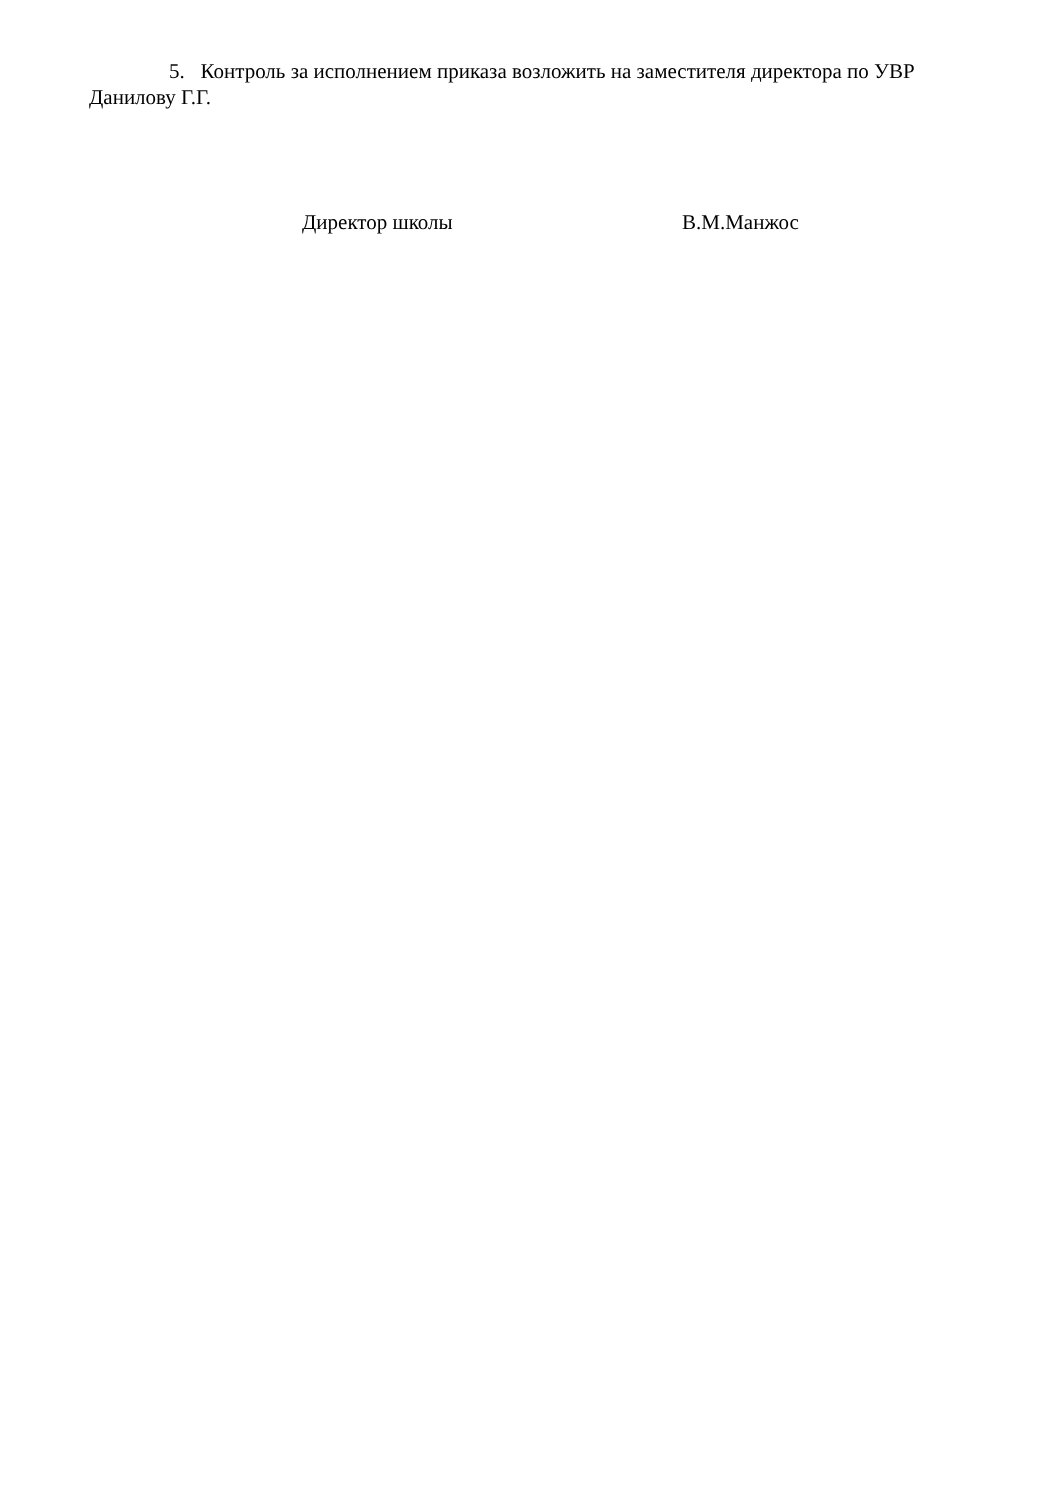5. Контроль за исполнением приказа возложить на заместителя директора по УВР
Данилову Г.Г.
Директор школы В.М.Манжос